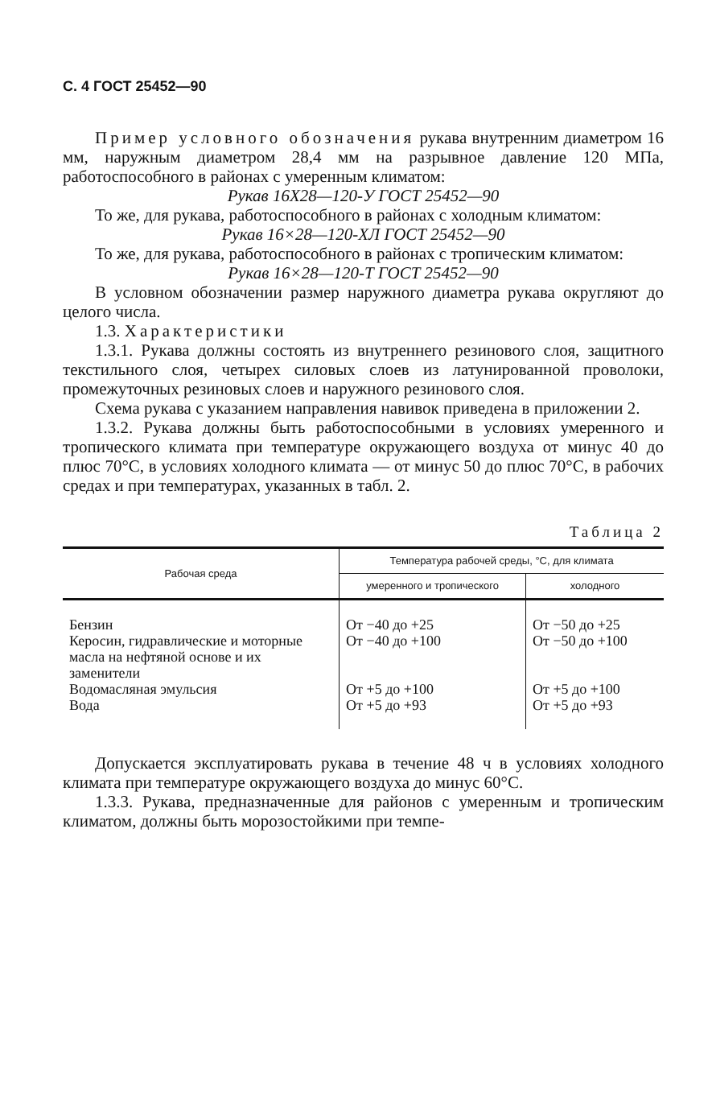С. 4 ГОСТ 25452—90
Пример условного обозначения рукава внутренним диаметром 16 мм, наружным диаметром 28,4 мм на разрывное давление 120 МПа, работоспособного в районах с умеренным климатом:
Рукав 16Х28—120-У ГОСТ 25452—90
То же, для рукава, работоспособного в районах с холодным климатом:
Рукав 16×28—120-ХЛ ГОСТ 25452—90
То же, для рукава, работоспособного в районах с тропическим климатом:
Рукав 16×28—120-Т ГОСТ 25452—90
В условном обозначении размер наружного диаметра рукава округляют до целого числа.
1.3. Характеристики
1.3.1. Рукава должны состоять из внутреннего резинового слоя, защитного текстильного слоя, четырех силовых слоев из латунированной проволоки, промежуточных резиновых слоев и наружного резинового слоя.
Схема рукава с указанием направления навивок приведена в приложении 2.
1.3.2. Рукава должны быть работоспособными в условиях умеренного и тропического климата при температуре окружающего воздуха от минус 40 до плюс 70°С, в условиях холодного климата — от минус 50 до плюс 70°С, в рабочих средах и при температурах, указанных в табл. 2.
Таблица 2
| Рабочая среда | Температура рабочей среды, °С, для климата | |
| --- | --- | --- |
| | умеренного и тропического | холодного |
| Бензин Керосин, гидравлические и моторные масла на нефтяной основе и их заменители Водомасляная эмульсия Вода | От −40 до +25 От −40 до +100 От +5 до +100 От +5 до +93 | От −50 до +25 От −50 до +100 От +5 до +100 От +5 до +93 |
Допускается эксплуатировать рукава в течение 48 ч в условиях холодного климата при температуре окружающего воздуха до минус 60°С.
1.3.3. Рукава, предназначенные для районов с умеренным и тропическим климатом, должны быть морозостойкими при темпе-